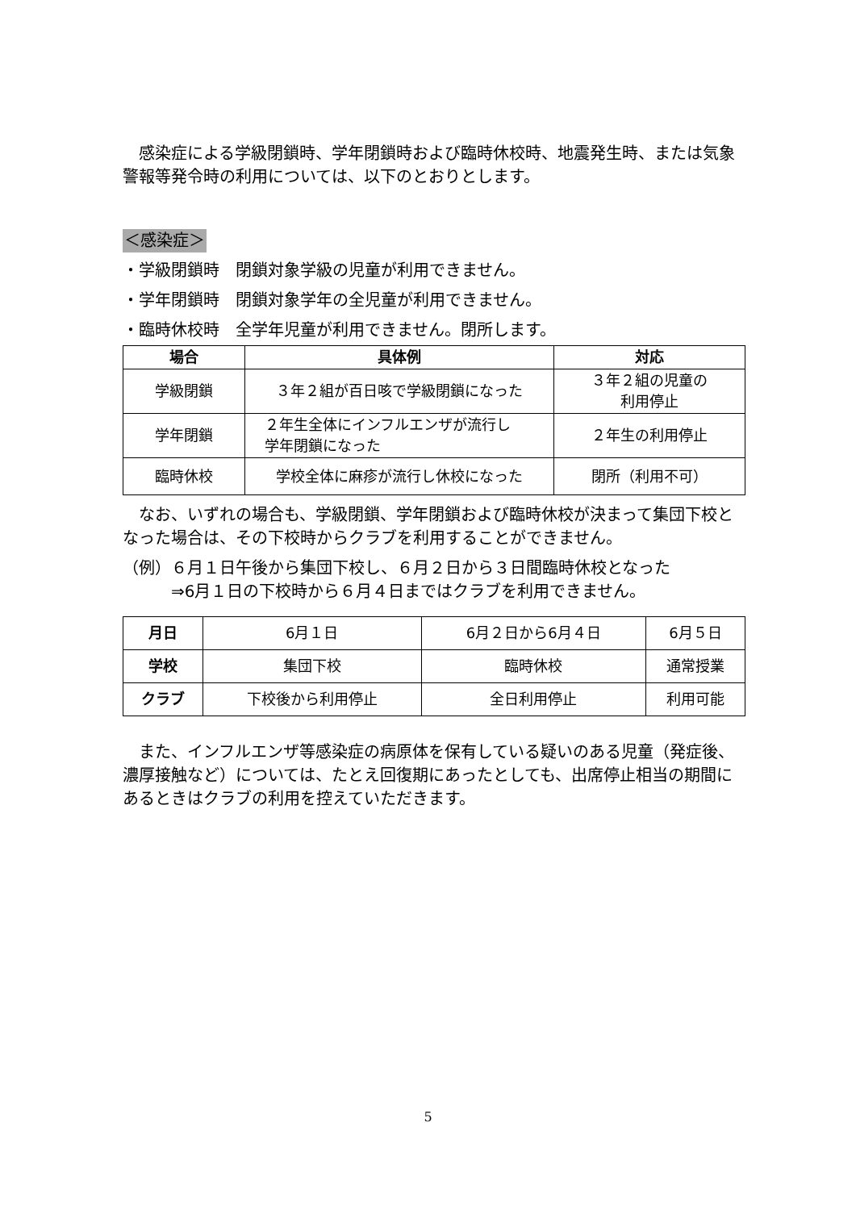感染症による学級閉鎖時、学年閉鎖時および臨時休校時、地震発生時、または気象警報等発令時の利用については、以下のとおりとします。
＜感染症＞
・学級閉鎖時　閉鎖対象学級の児童が利用できません。
・学年閉鎖時　閉鎖対象学年の全児童が利用できません。
・臨時休校時　全学年児童が利用できません。閉所します。
| 場合 | 具体例 | 対応 |
| --- | --- | --- |
| 学級閉鎖 | ３年２組が百日咳で学級閉鎖になった | ３年２組の児童の 利用停止 |
| 学年閉鎖 | ２年生全体にインフルエンザが流行し 学年閉鎖になった | ２年生の利用停止 |
| 臨時休校 | 学校全体に麻疹が流行し休校になった | 閉所（利用不可） |
　なお、いずれの場合も、学級閉鎖、学年閉鎖および臨時休校が決まって集団下校となった場合は、その下校時からクラブを利用することができません。
（例）６月１日午後から集団下校し、６月２日から３日間臨時休校となった
　　　⇒6月１日の下校時から６月４日まではクラブを利用できません。
| 月日 | 6月１日 | 6月２日から6月４日 | 6月５日 |
| 学校 | 集団下校 | 臨時休校 | 通常授業 |
| クラブ | 下校後から利用停止 | 全日利用停止 | 利用可能 |
　また、インフルエンザ等感染症の病原体を保有している疑いのある児童（発症後、濃厚接触など）については、たとえ回復期にあったとしても、出席停止相当の期間にあるときはクラブの利用を控えていただきます。
5